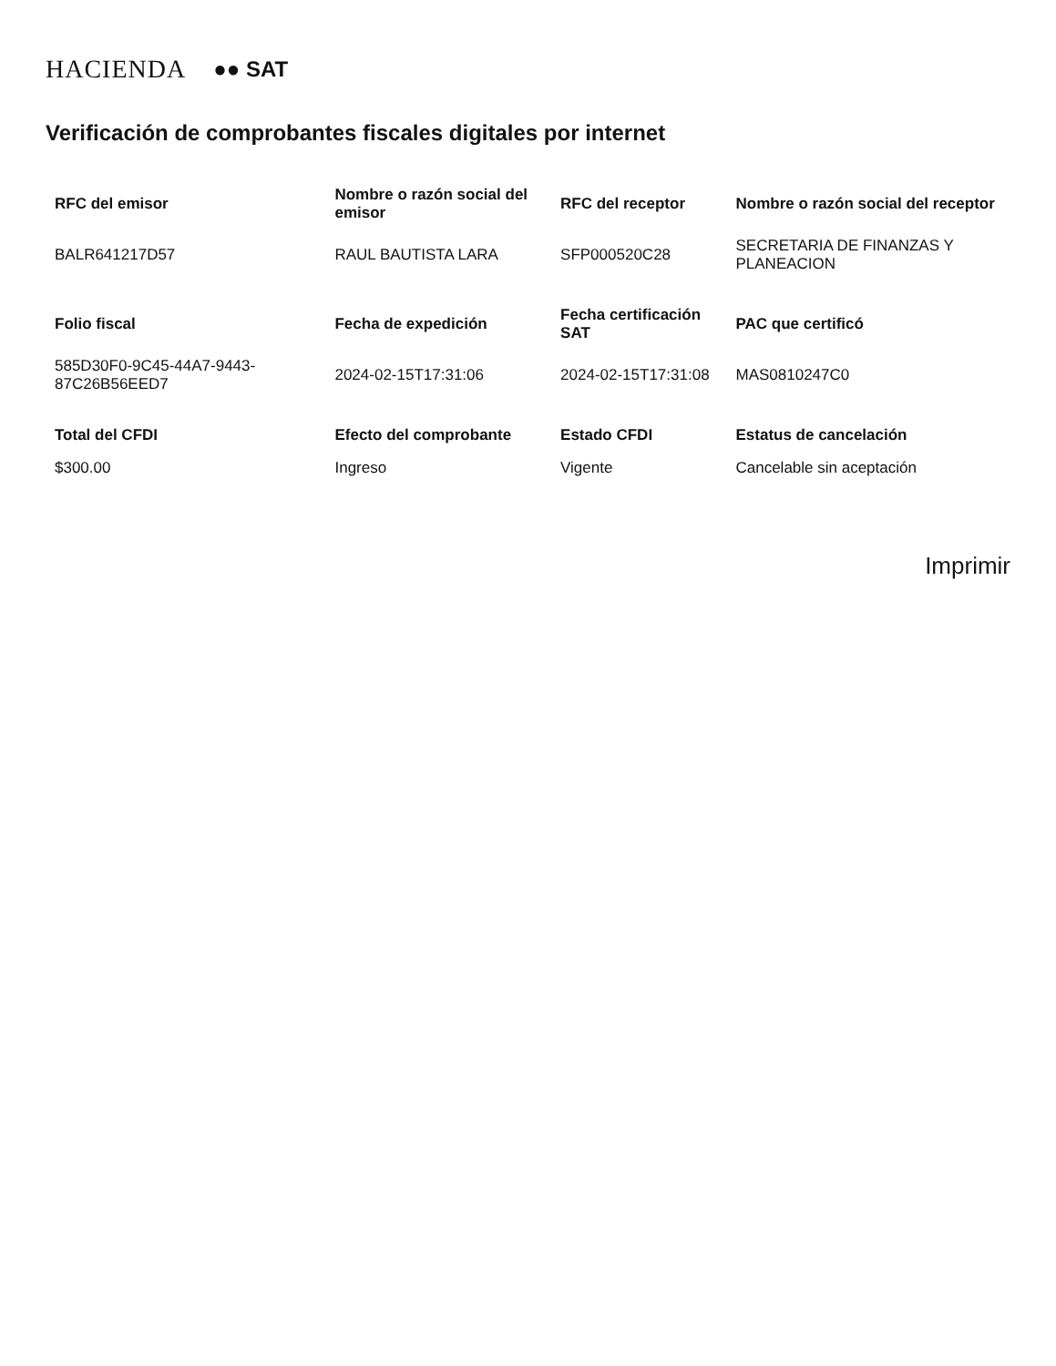HACIENDA ●● SAT
Verificación de comprobantes fiscales digitales por internet
| RFC del emisor | Nombre o razón social del emisor | RFC del receptor | Nombre o razón social del receptor |
| --- | --- | --- | --- |
| BALR641217D57 | RAUL BAUTISTA LARA | SFP000520C28 | SECRETARIA DE FINANZAS Y PLANEACION |
| Folio fiscal | Fecha de expedición | Fecha certificación SAT | PAC que certificó |
| 585D30F0-9C45-44A7-9443-87C26B56EED7 | 2024-02-15T17:31:06 | 2024-02-15T17:31:08 | MAS0810247C0 |
| Total del CFDI | Efecto del comprobante | Estado CFDI | Estatus de cancelación |
| $300.00 | Ingreso | Vigente | Cancelable sin aceptación |
Imprimir